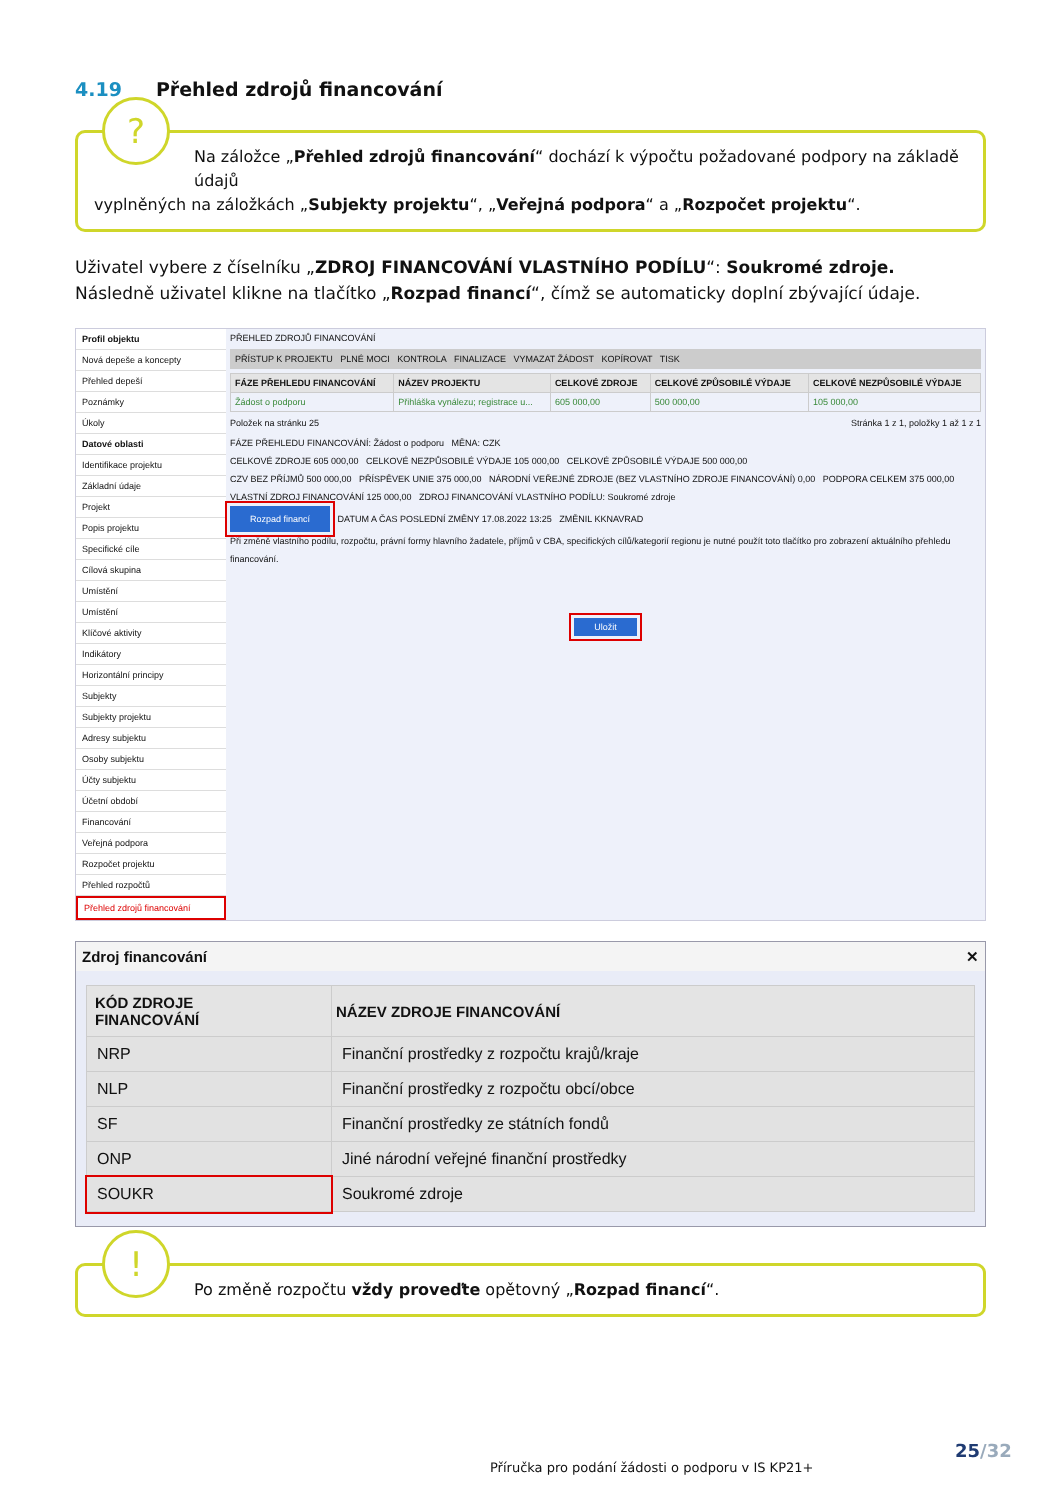4.19 Přehled zdrojů financování
?
Na záložce „Přehled zdrojů financování“ dochází k výpočtu požadované podpory na základě údajů
vyplněných na záložkách „Subjekty projektu“, „Veřejná podpora“ a „Rozpočet projektu“.
Uživatel vybere z číselníku „ZDROJ FINANCOVÁNÍ VLASTNÍHO PODÍLU“: Soukromé zdroje.
Následně uživatel klikne na tlačítko „Rozpad financí“, čímž se automaticky doplní zbývající údaje.
Profil objektu
Nová depeše a koncepty
Přehled depeší
Poznámky
Úkoly
Datové oblasti
Identifikace projektu
Základní údaje
Projekt
Popis projektu
Specifické cíle
Cílová skupina
Umístění
Umístění
Klíčové aktivity
Indikátory
Horizontální principy
Subjekty
Subjekty projektu
Adresy subjektu
Osoby subjektu
Účty subjektu
Účetní období
Financování
Veřejná podpora
Rozpočet projektu
Přehled rozpočtů
Přehled zdrojů financování
PŘEHLED ZDROJŮ FINANCOVÁNÍ
PŘÍSTUP K PROJEKTU PLNÉ MOCI KONTROLA FINALIZACE VYMAZAT ŽÁDOST KOPÍROVAT TISK
| FÁZE PŘEHLEDU FINANCOVÁNÍ | NÁZEV PROJEKTU | CELKOVÉ ZDROJE | CELKOVÉ ZPŮSOBILÉ VÝDAJE | CELKOVÉ NEZPŮSOBILÉ VÝDAJE |
| --- | --- | --- | --- | --- |
| Žádost o podporu | Přihláška vynálezu; registrace u... | 605 000,00 | 500 000,00 | 105 000,00 |
Položek na stránku 25 Stránka 1 z 1, položky 1 až 1 z 1
FÁZE PŘEHLEDU FINANCOVÁNÍ: Žádost o podporu MĚNA: CZK
CELKOVÉ ZDROJE 605 000,00 CELKOVÉ NEZPŮSOBILÉ VÝDAJE 105 000,00 CELKOVÉ ZPŮSOBILÉ VÝDAJE 500 000,00
CZV BEZ PŘÍJMŮ 500 000,00 PŘÍSPĚVEK UNIE 375 000,00 NÁRODNÍ VEŘEJNÉ ZDROJE (BEZ VLASTNÍHO ZDROJE FINANCOVÁNÍ) 0,00 PODPORA CELKEM 375 000,00
VLASTNÍ ZDROJ FINANCOVÁNÍ 125 000,00 ZDROJ FINANCOVÁNÍ VLASTNÍHO PODÍLU: Soukromé zdroje
Rozpad financí DATUM A ČAS POSLEDNÍ ZMĚNY 17.08.2022 13:25 ZMĚNIL KKNAVRAD
Při změně vlastního podílu, rozpočtu, právní formy hlavního žadatele, příjmů v CBA, specifických cílů/kategorií regionu je nutné použít toto tlačítko pro zobrazení aktuálního přehledu financování.
Uložit
Zdroj financování ✕
| KÓD ZDROJE FINANCOVÁNÍ | NÁZEV ZDROJE FINANCOVÁNÍ |
| --- | --- |
| NRP | Finanční prostředky z rozpočtu krajů/kraje |
| NLP | Finanční prostředky z rozpočtu obcí/obce |
| SF | Finanční prostředky ze státních fondů |
| ONP | Jiné národní veřejné finanční prostředky |
| SOUKR | Soukromé zdroje |
!
Po změně rozpočtu vždy proveďte opětovný „Rozpad financí“.
25/32
Příručka pro podání žádosti o podporu v IS KP21+